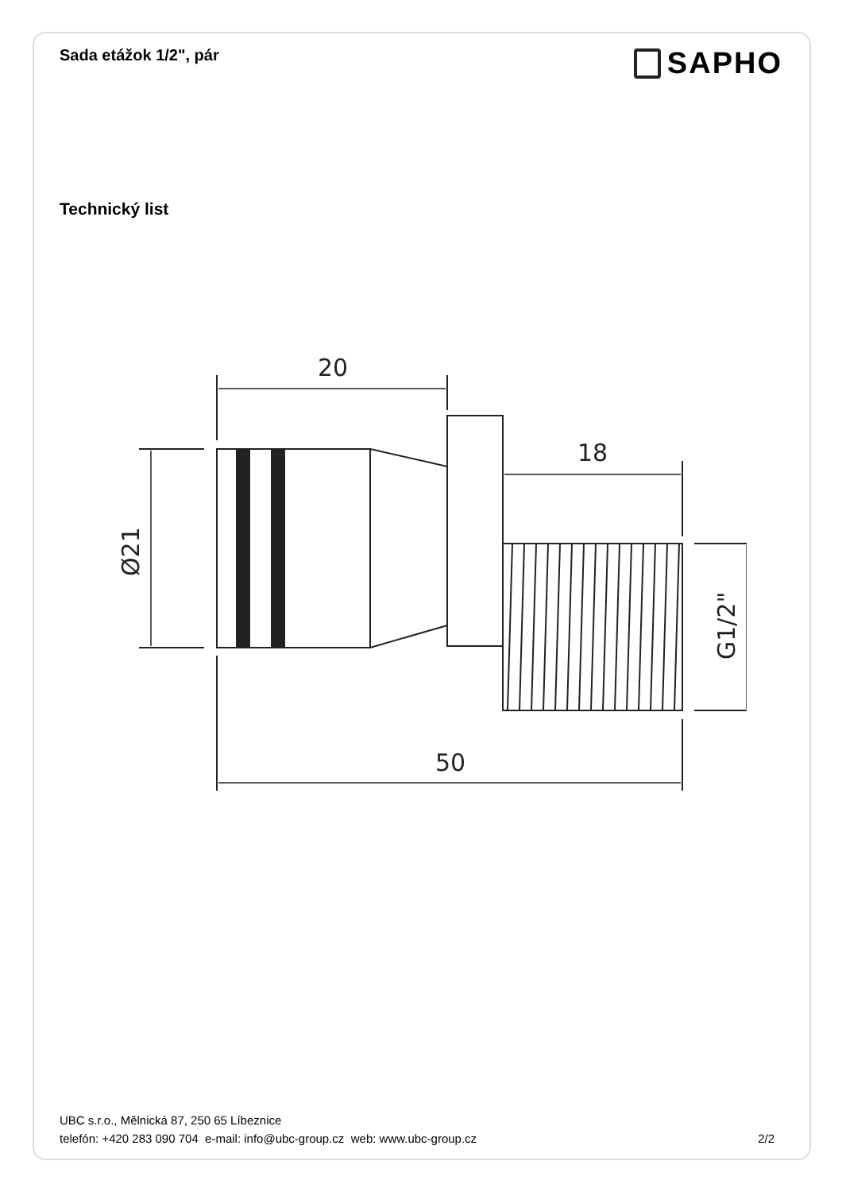Sada etážok 1/2", pár
SAPHO
Technický list
20
18
50
Ø21
G1/2"
UBC s.r.o., Mělnická 87, 250 65 Líbeznice
telefón: +420 283 090 704 e-mail: info@ubc-group.cz web: www.ubc-group.cz 2/2